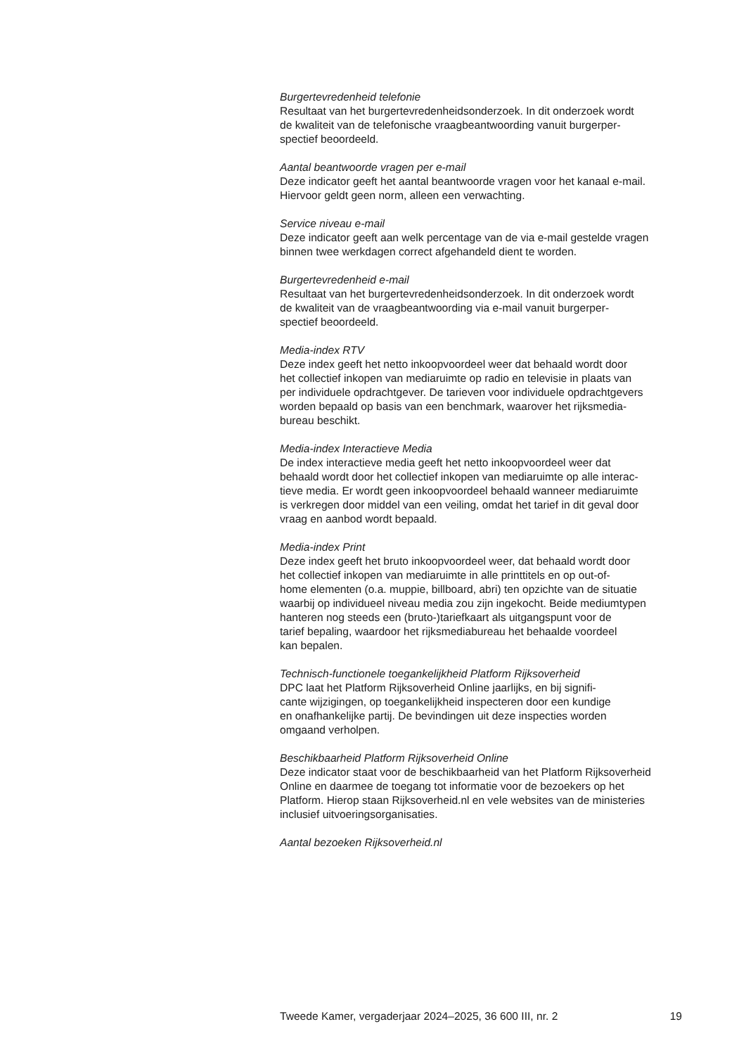Burgertevredenheid telefonie
Resultaat van het burgertevredenheidsonderzoek. In dit onderzoek wordt
de kwaliteit van de telefonische vraagbeantwoording vanuit burgerper-
spectief beoordeeld.
Aantal beantwoorde vragen per e-mail
Deze indicator geeft het aantal beantwoorde vragen voor het kanaal e-mail.
Hiervoor geldt geen norm, alleen een verwachting.
Service niveau e-mail
Deze indicator geeft aan welk percentage van de via e-mail gestelde vragen
binnen twee werkdagen correct afgehandeld dient te worden.
Burgertevredenheid e-mail
Resultaat van het burgertevredenheidsonderzoek. In dit onderzoek wordt
de kwaliteit van de vraagbeantwoording via e-mail vanuit burgerper-
spectief beoordeeld.
Media-index RTV
Deze index geeft het netto inkoopvoordeel weer dat behaald wordt door
het collectief inkopen van mediaruimte op radio en televisie in plaats van
per individuele opdrachtgever. De tarieven voor individuele opdrachtgevers
worden bepaald op basis van een benchmark, waarover het rijksmedia-
bureau beschikt.
Media-index Interactieve Media
De index interactieve media geeft het netto inkoopvoordeel weer dat
behaald wordt door het collectief inkopen van mediaruimte op alle interac-
tieve media. Er wordt geen inkoopvoordeel behaald wanneer mediaruimte
is verkregen door middel van een veiling, omdat het tarief in dit geval door
vraag en aanbod wordt bepaald.
Media-index Print
Deze index geeft het bruto inkoopvoordeel weer, dat behaald wordt door
het collectief inkopen van mediaruimte in alle printtitels en op out-of-
home elementen (o.a. muppie, billboard, abri) ten opzichte van de situatie
waarbij op individueel niveau media zou zijn ingekocht. Beide mediumtypen
hanteren nog steeds een (bruto-)tariefkaart als uitgangspunt voor de
tarief bepaling, waardoor het rijksmediabureau het behaalde voordeel
kan bepalen.
Technisch-functionele toegankelijkheid Platform Rijksoverheid
DPC laat het Platform Rijksoverheid Online jaarlijks, en bij signifi-
cante wijzigingen, op toegankelijkheid inspecteren door een kundige
en onafhankelijke partij. De bevindingen uit deze inspecties worden
omgaand verholpen.
Beschikbaarheid Platform Rijksoverheid Online
Deze indicator staat voor de beschikbaarheid van het Platform Rijksoverheid
Online en daarmee de toegang tot informatie voor de bezoekers op het
Platform. Hierop staan Rijksoverheid.nl en vele websites van de ministeries
inclusief uitvoeringsorganisaties.
Aantal bezoeken Rijksoverheid.nl
Tweede Kamer, vergaderjaar 2024–2025, 36 600 III, nr. 2 19